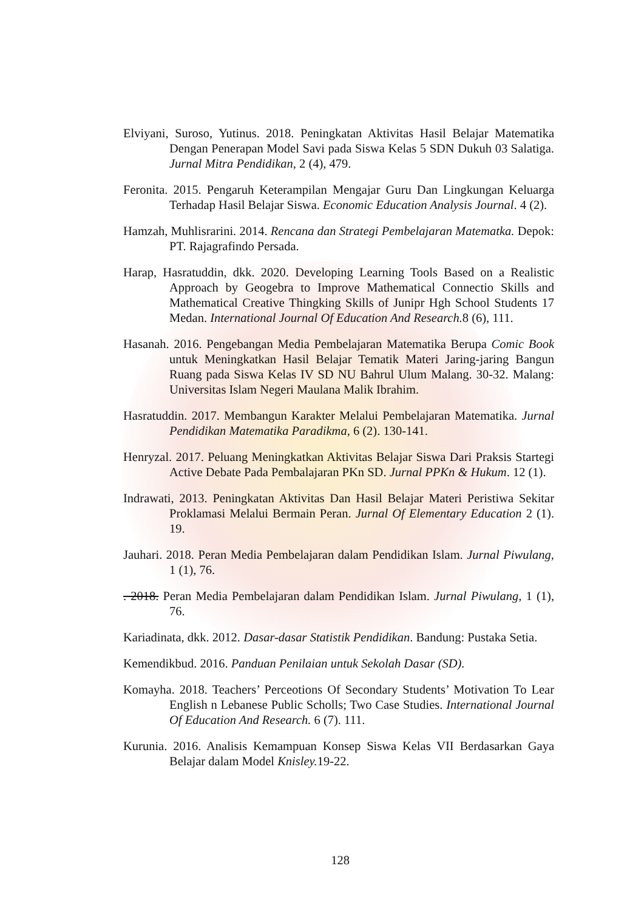Elviyani, Suroso, Yutinus. 2018. Peningkatan Aktivitas Hasil Belajar Matematika Dengan Penerapan Model Savi pada Siswa Kelas 5 SDN Dukuh 03 Salatiga. Jurnal Mitra Pendidikan, 2 (4), 479.
Feronita. 2015. Pengaruh Keterampilan Mengajar Guru Dan Lingkungan Keluarga Terhadap Hasil Belajar Siswa. Economic Education Analysis Journal. 4 (2).
Hamzah, Muhlisrarini. 2014. Rencana dan Strategi Pembelajaran Matematka. Depok: PT. Rajagrafindo Persada.
Harap, Hasratuddin, dkk. 2020. Developing Learning Tools Based on a Realistic Approach by Geogebra to Improve Mathematical Connectio Skills and Mathematical Creative Thingking Skills of Junipr Hgh School Students 17 Medan. International Journal Of Education And Research. 8 (6), 111.
Hasanah. 2016. Pengebangan Media Pembelajaran Matematika Berupa Comic Book untuk Meningkatkan Hasil Belajar Tematik Materi Jaring-jaring Bangun Ruang pada Siswa Kelas IV SD NU Bahrul Ulum Malang. 30-32. Malang: Universitas Islam Negeri Maulana Malik Ibrahim.
Hasratuddin. 2017. Membangun Karakter Melalui Pembelajaran Matematika. Jurnal Pendidikan Matematika Paradikma, 6 (2). 130-141.
Henryzal. 2017. Peluang Meningkatkan Aktivitas Belajar Siswa Dari Praksis Startegi Active Debate Pada Pembalajaran PKn SD. Jurnal PPKn & Hukum. 12 (1).
Indrawati, 2013. Peningkatan Aktivitas Dan Hasil Belajar Materi Peristiwa Sekitar Proklamasi Melalui Bermain Peran. Jurnal Of Elementary Education 2 (1). 19.
Jauhari. 2018. Peran Media Pembelajaran dalam Pendidikan Islam. Jurnal Piwulang, 1 (1), 76.
. 2018. Peran Media Pembelajaran dalam Pendidikan Islam. Jurnal Piwulang, 1 (1), 76.
Kariadinata, dkk. 2012. Dasar-dasar Statistik Pendidikan. Bandung: Pustaka Setia.
Kemendikbud. 2016. Panduan Penilaian untuk Sekolah Dasar (SD).
Komayha. 2018. Teachers’ Perceotions Of Secondary Students’ Motivation To Lear English n Lebanese Public Scholls; Two Case Studies. International Journal Of Education And Research. 6 (7). 111.
Kurunia. 2016. Analisis Kemampuan Konsep Siswa Kelas VII Berdasarkan Gaya Belajar dalam Model Knisley. 19-22.
128